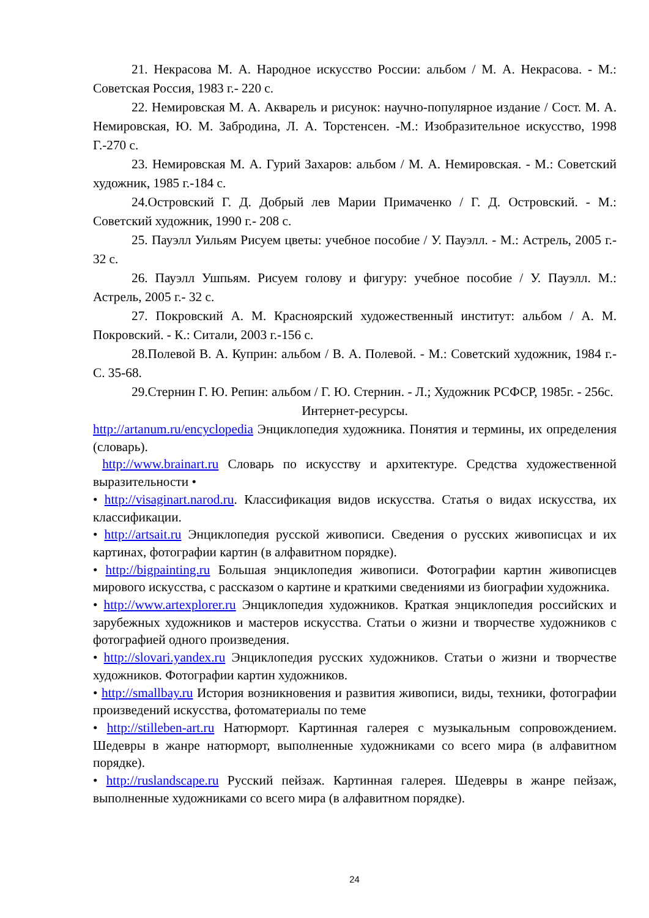21. Некрасова М. А. Народное искусство России: альбом / М. А. Некрасова. - М.: Советская Россия, 1983 г.- 220 с.
22. Немировская М. А. Акварель и рисунок: научно-популярное издание / Сост. М. А. Немировская, Ю. М. Забродина, Л. А. Торстенсен. -М.: Изобразительное искусство, 1998 Г.-270 с.
23. Немировская М. А. Гурий Захаров: альбом / М. А. Немировская. - М.: Советский художник, 1985 г.-184 с.
24.Островский Г. Д. Добрый лев Марии Примаченко / Г. Д. Островский. - М.: Советский художник, 1990 г.- 208 с.
25. Пауэлл Уильям Рисуем цветы: учебное пособие / У. Пауэлл. - М.: Астрель, 2005 г.- 32 с.
26. Пауэлл Ушпьям. Рисуем голову и фигуру: учебное пособие / У. Пауэлл. М.: Астрель, 2005 г.- 32 с.
27. Покровский А. М. Красноярский художественный институт: альбом / А. М. Покровский. - К.: Ситали, 2003 г.-156 с.
28.Полевой В. А. Куприн: альбом / В. А. Полевой. - М.: Советский художник, 1984 г.- С. 35-68.
29.Стернин Г. Ю. Репин: альбом / Г. Ю. Стернин. - Л.; Художник РСФСР, 1985г. - 256с.
Интернет-ресурсы.
http://artanum.ru/encyclopedia Энциклопедия художника. Понятия и термины, их определения (словарь).
http://www.brainart.ru Словарь по искусству и архитектуре. Средства художественной выразительности •
• http://visaginart.narod.ru. Классификация видов искусства. Статья о видах искусства, их классификации.
• http://artsait.ru Энциклопедия русской живописи. Сведения о русских живописцах и их картинах, фотографии картин (в алфавитном порядке).
• http://bigpainting.ru Большая энциклопедия живописи. Фотографии картин живописцев мирового искусства, с рассказом о картине и краткими сведениями из биографии художника.
• http://www.artexplorer.ru Энциклопедия художников. Краткая энциклопедия российских и зарубежных художников и мастеров искусства. Статьи о жизни и творчестве художников с фотографией одного произведения.
• http://slovari.yandex.ru Энциклопедия русских художников. Статьи о жизни и творчестве художников. Фотографии картин художников.
• http://smallbay.ru История возникновения и развития живописи, виды, техники, фотографии произведений искусства, фотоматериалы по теме
• http://stilleben-art.ru Натюрморт. Картинная галерея с музыкальным сопровождением. Шедевры в жанре натюрморт, выполненные художниками со всего мира (в алфавитном порядке).
• http://ruslandscape.ru Русский пейзаж. Картинная галерея. Шедевры в жанре пейзаж, выполненные художниками со всего мира (в алфавитном порядке).
24